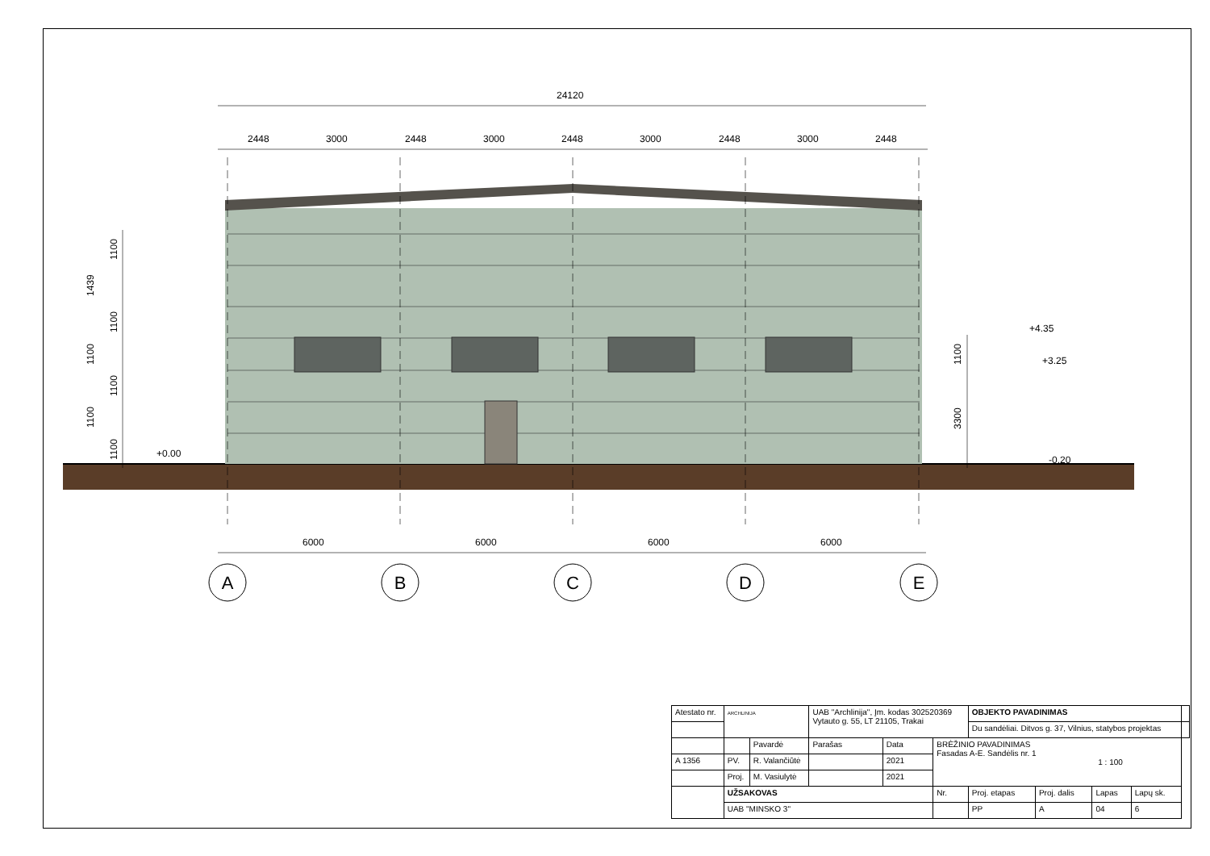24120
2448
3000
2448
3000
2448
3000
2448
3000
2448
6000
6000
6000
6000
+0.00
+4.35
+3.25
-0.20
1100
1439
1100
1100
1100
1100
1100
1100
3300
A
B
C
D
E
| Atestato nr. | ARCHLINIJA | | UAB "Archlinija", Įm. kodas 302520369 Vytauto g. 55, LT 21105, Trakai | | | OBJEKTO PAVADINIMAS | | | | |
| | | | | | | Du sandėliai. Ditvos g. 37, Vilnius, statybos projektas | | | | |
| | | Pavardė | Parašas | Data | BRĖŽINIO PAVADINIMAS Fasadas A-E. Sandėlis nr. 1 1 : 100 | | | | | |
| A 1356 | PV. | R. Valančiūtė | | 2021 | | | | | | |
| | Proj. | M. Vasiulytė | | 2021 | | | | | | |
| | UŽSAKOVAS | | | | Nr. | Proj. etapas | Proj. dalis | Lapas | Lapų sk. | |
| | UAB "MINSKO 3" | | | | | PP | A | 04 | 6 | |